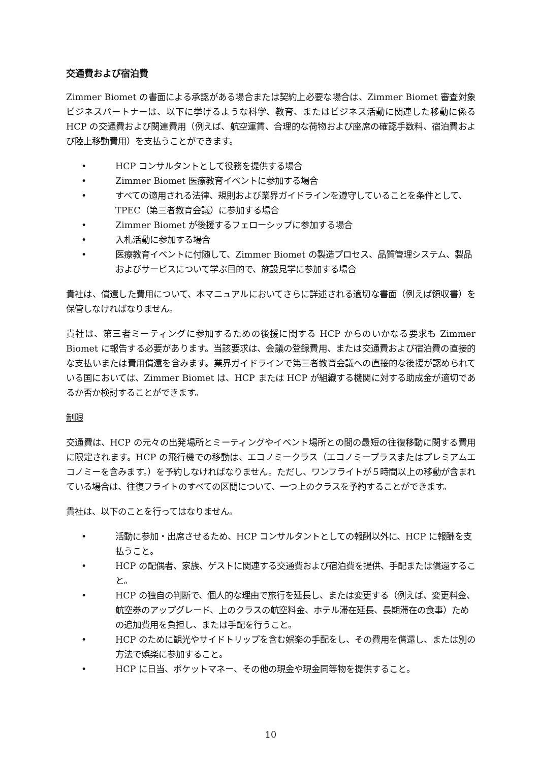交通費および宿泊費
Zimmer Biomet の書面による承認がある場合または契約上必要な場合は、Zimmer Biomet 審査対象ビジネスパートナーは、以下に挙げるような科学、教育、またはビジネス活動に関連した移動に係る HCP の交通費および関連費用（例えば、航空運賃、合理的な荷物および座席の確認手数料、宿泊費および陸上移動費用）を支払うことができます。
• HCP コンサルタントとして役務を提供する場合
• Zimmer Biomet 医療教育イベントに参加する場合
• すべての適用される法律、規則および業界ガイドラインを遵守していることを条件として、TPEC（第三者教育会議）に参加する場合
• Zimmer Biomet が後援するフェローシップに参加する場合
• 入札活動に参加する場合
• 医療教育イベントに付随して、Zimmer Biomet の製造プロセス、品質管理システム、製品およびサービスについて学ぶ目的で、施設見学に参加する場合
貴社は、償還した費用について、本マニュアルにおいてさらに詳述される適切な書面（例えば領収書）を保管しなければなりません。
貴社は、第三者ミーティングに参加するための後援に関する HCP からのいかなる要求も Zimmer Biomet に報告する必要があります。当該要求は、会議の登録費用、または交通費および宿泊費の直接的な支払いまたは費用償還を含みます。業界ガイドラインで第三者教育会議への直接的な後援が認められている国においては、Zimmer Biomet は、HCP または HCP が組織する機関に対する助成金が適切であるか否か検討することができます。
制限
交通費は、HCP の元々の出発場所とミーティングやイベント場所との間の最短の往復移動に関する費用に限定されます。HCP の飛行機での移動は、エコノミークラス（エコノミープラスまたはプレミアムエコノミーを含みます。）を予約しなければなりません。ただし、ワンフライトが５時間以上の移動が含まれている場合は、往復フライトのすべての区間について、一つ上のクラスを予約することができます。
貴社は、以下のことを行ってはなりません。
• 活動に参加・出席させるため、HCP コンサルタントとしての報酬以外に、HCP に報酬を支払うこと。
• HCP の配偶者、家族、ゲストに関連する交通費および宿泊費を提供、手配または償還すること。
• HCP の独自の判断で、個人的な理由で旅行を延長し、または変更する（例えば、変更料金、航空券のアップグレード、上のクラスの航空料金、ホテル滞在延長、長期滞在の食事）ための追加費用を負担し、または手配を行うこと。
• HCP のために観光やサイドトリップを含む娯楽の手配をし、その費用を償還し、または別の方法で娯楽に参加すること。
• HCP に日当、ポケットマネー、その他の現金や現金同等物を提供すること。
10